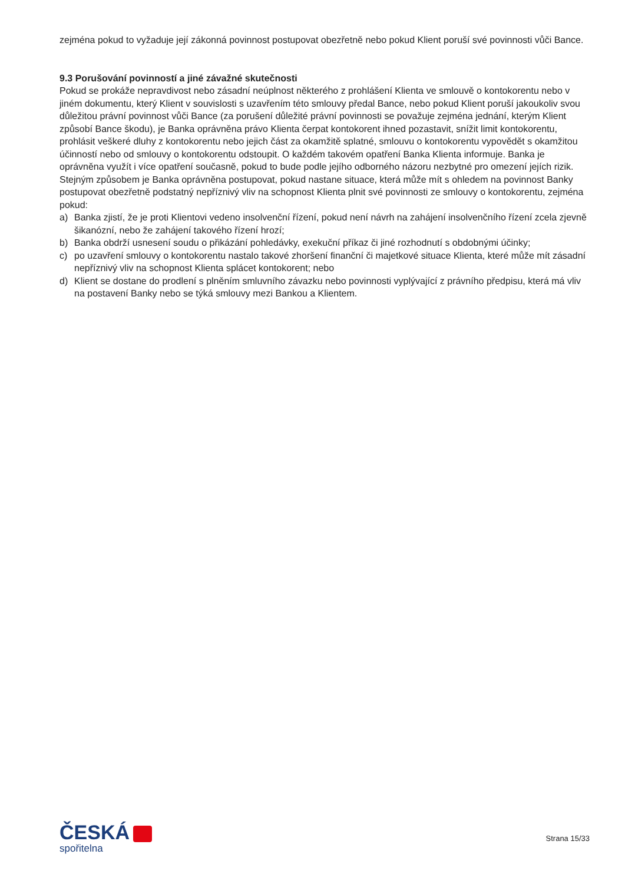zejména pokud to vyžaduje její zákonná povinnost postupovat obezřetně nebo pokud Klient poruší své povinnosti vůči Bance.
9.3 Porušování povinností a jiné závažné skutečnosti
Pokud se prokáže nepravdivost nebo zásadní neúplnost některého z prohlášení Klienta ve smlouvě o kontokorentu nebo v jiném dokumentu, který Klient v souvislosti s uzavřením této smlouvy předal Bance, nebo pokud Klient poruší jakoukoliv svou důležitou právní povinnost vůči Bance (za porušení důležité právní povinnosti se považuje zejména jednání, kterým Klient způsobí Bance škodu), je Banka oprávněna právo Klienta čerpat kontokorent ihned pozastavit, snížit limit kontokorentu, prohlásit veškeré dluhy z kontokorentu nebo jejich část za okamžitě splatné, smlouvu o kontokorentu vypovědět s okamžitou účinností nebo od smlouvy o kontokorentu odstoupit. O každém takovém opatření Banka Klienta informuje. Banka je oprávněna využít i více opatření současně, pokud to bude podle jejího odborného názoru nezbytné pro omezení jejích rizik.
Stejným způsobem je Banka oprávněna postupovat, pokud nastane situace, která může mít s ohledem na povinnost Banky postupovat obezřetně podstatný nepříznivý vliv na schopnost Klienta plnit své povinnosti ze smlouvy o kontokorentu, zejména pokud:
a) Banka zjistí, že je proti Klientovi vedeno insolvenční řízení, pokud není návrh na zahájení insolvenčního řízení zcela zjevně šikanózní, nebo že zahájení takového řízení hrozí;
b) Banka obdrží usnesení soudu o přikázání pohledávky, exekuční příkaz či jiné rozhodnutí s obdobnými účinky;
c) po uzavření smlouvy o kontokorentu nastalo takové zhoršení finanční či majetkové situace Klienta, které může mít zásadní nepříznivý vliv na schopnost Klienta splácet kontokorent; nebo
d) Klient se dostane do prodlení s plněním smluvního závazku nebo povinnosti vyplývající z právního předpisu, která má vliv na postavení Banky nebo se týká smlouvy mezi Bankou a Klientem.
ČESKÁ
spořitelna
Strana 15/33